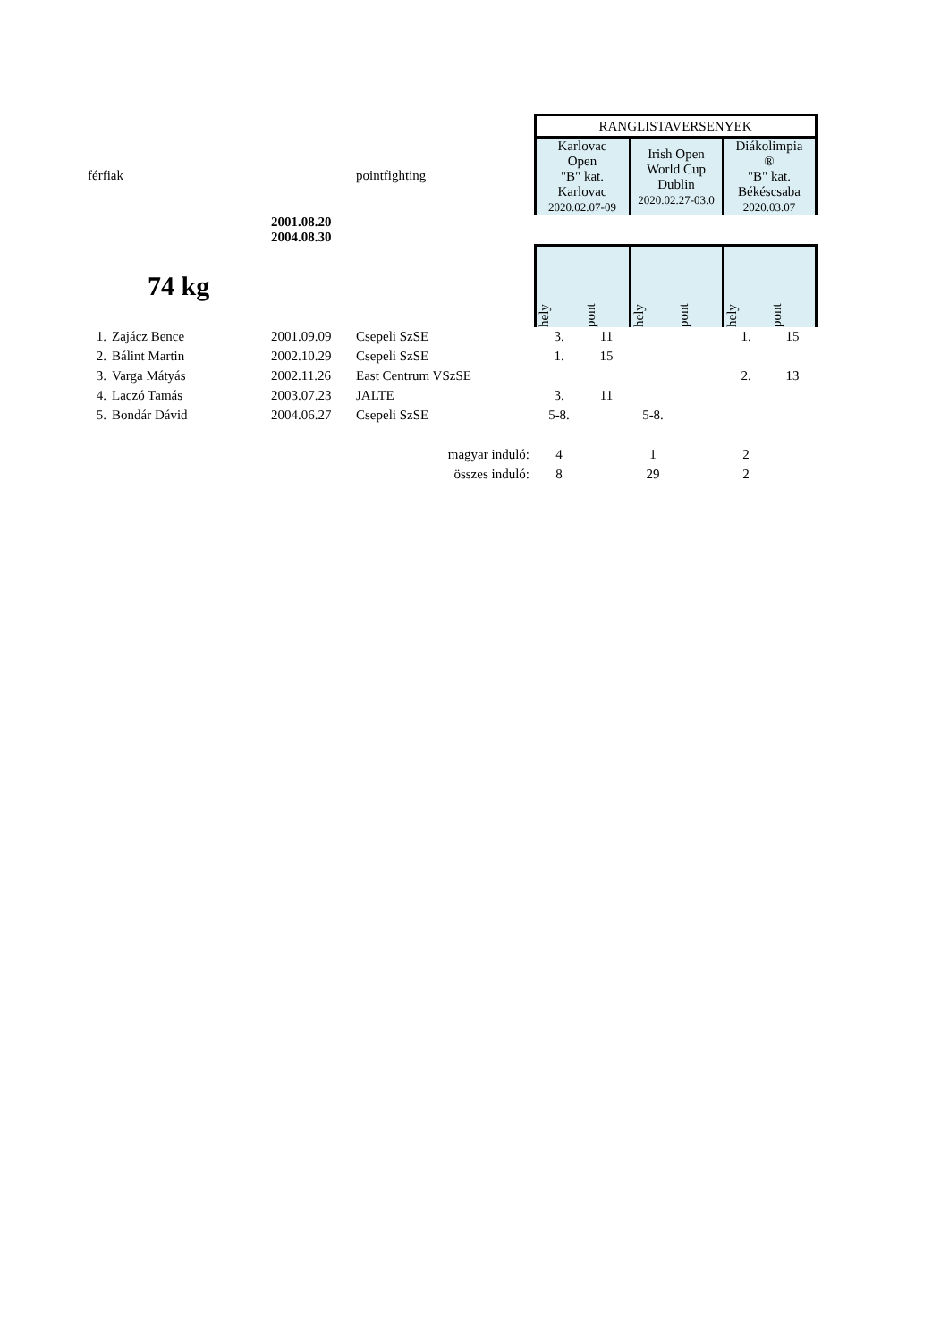| | | | | RANGLISTAVERSENYEK | | | | | |
| férfiak | | | pointfighting | Karlovac Open "B" kat. Karlovac 2020.02.07-09 | | Irish Open World Cup Dublin 2020.02.27-03.0 | | Diákolimpia ® "B" kat. Békéscsaba 2020.03.07 | |
| | | 2001.08.20 2004.08.30 | | | | | | | |
| | 74 kg | | | hely | pont | hely | pont | hely | pont |
| 1. | Zajácz Bence | 2001.09.09 | Csepeli SzSE | 3. | 11 | | | 1. | 15 |
| 2. | Bálint Martin | 2002.10.29 | Csepeli SzSE | 1. | 15 | | | | |
| 3. | Varga Mátyás | 2002.11.26 | East Centrum VSzSE | | | | | 2. | 13 |
| 4. | Laczó Tamás | 2003.07.23 | JALTE | 3. | 11 | | | | |
| 5. | Bondár Dávid | 2004.06.27 | Csepeli SzSE | 5-8. | | 5-8. | | | |
| magyar induló: | | | | 4 | | 1 | | 2 | |
| összes induló: | | | | 8 | | 29 | | 2 | |